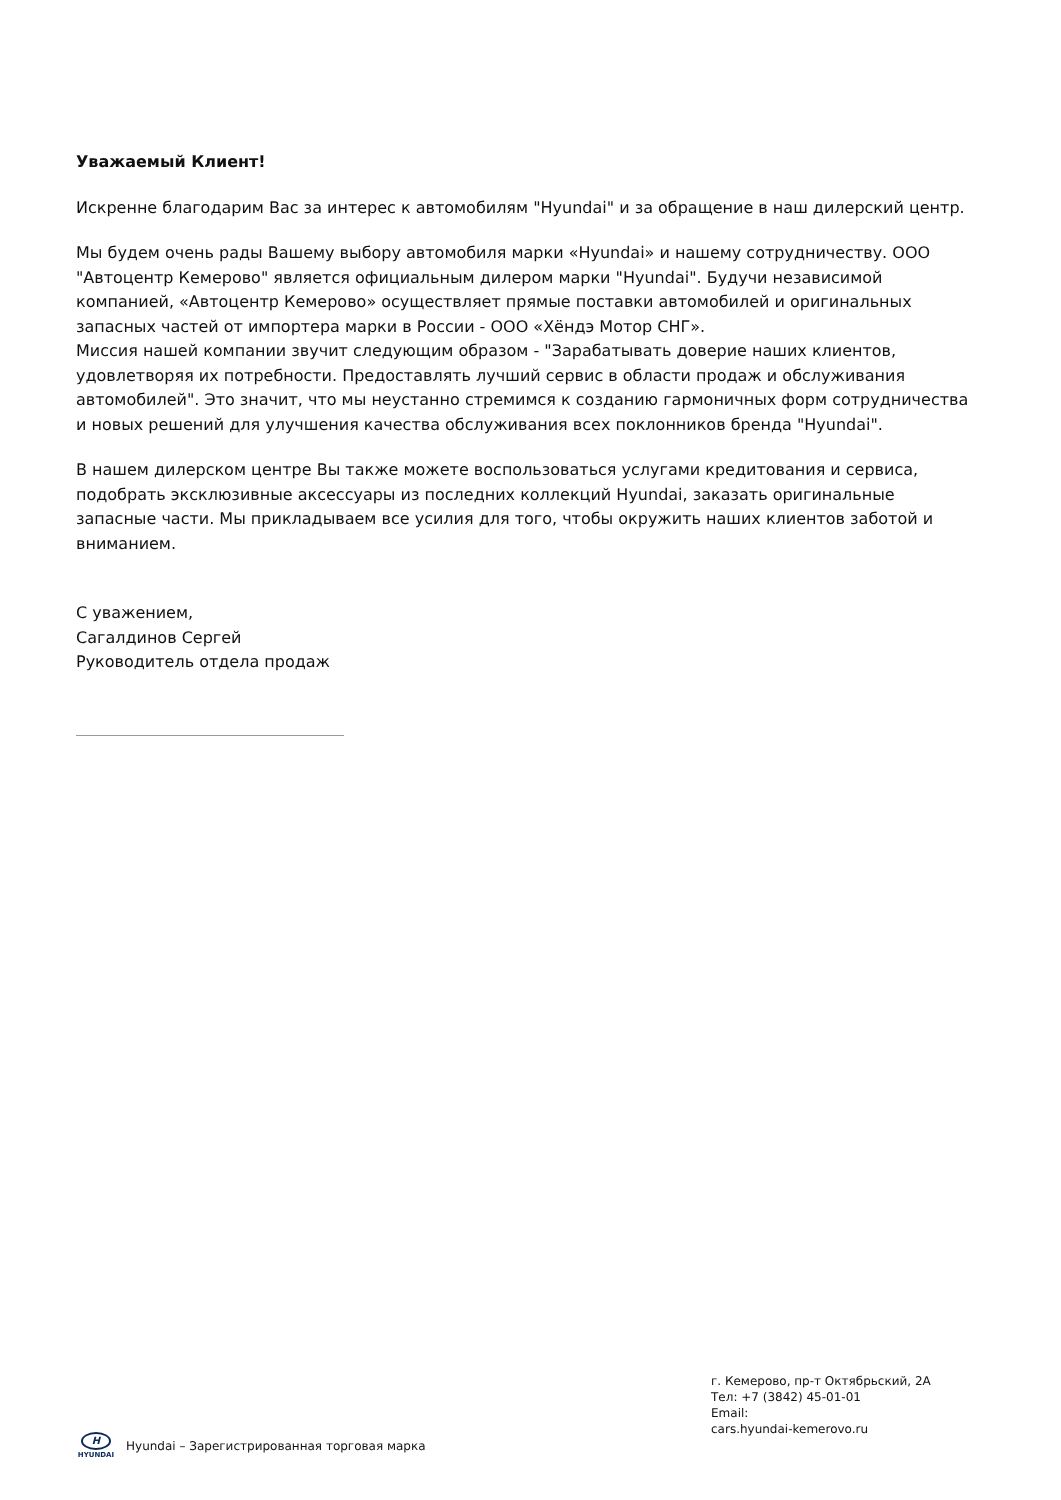Уважаемый Клиент!
Искренне благодарим Вас за интерес к автомобилям "Hyundai" и за обращение в наш дилерский центр.
Мы будем очень рады Вашему выбору автомобиля марки «Hyundai» и нашему сотрудничеству. ООО "Автоцентр Кемерово" является официальным дилером марки "Hyundai". Будучи независимой компанией, «Автоцентр Кемерово» осуществляет прямые поставки автомобилей и оригинальных запасных частей от импортера марки в России - ООО «Хёндэ Мотор СНГ».
Миссия нашей компании звучит следующим образом - "Зарабатывать доверие наших клиентов, удовлетворяя их потребности. Предоставлять лучший сервис в области продаж и обслуживания автомобилей". Это значит, что мы неустанно стремимся к созданию гармоничных форм сотрудничества и новых решений для улучшения качества обслуживания всех поклонников бренда "Hyundai".
В нашем дилерском центре Вы также можете воспользоваться услугами кредитования и сервиса, подобрать эксклюзивные аксессуары из последних коллекций Hyundai, заказать оригинальные запасные части. Мы прикладываем все усилия для того, чтобы окружить наших клиентов заботой и вниманием.
С уважением,
Сагалдинов Сергей
Руководитель отдела продаж
г. Кемерово, пр-т Октябрьский, 2А
Тел: +7 (3842) 45-01-01
Email:
cars.hyundai-kemerovo.ru
H
HYUNDAI
Hyundai – Зарегистрированная торговая марка